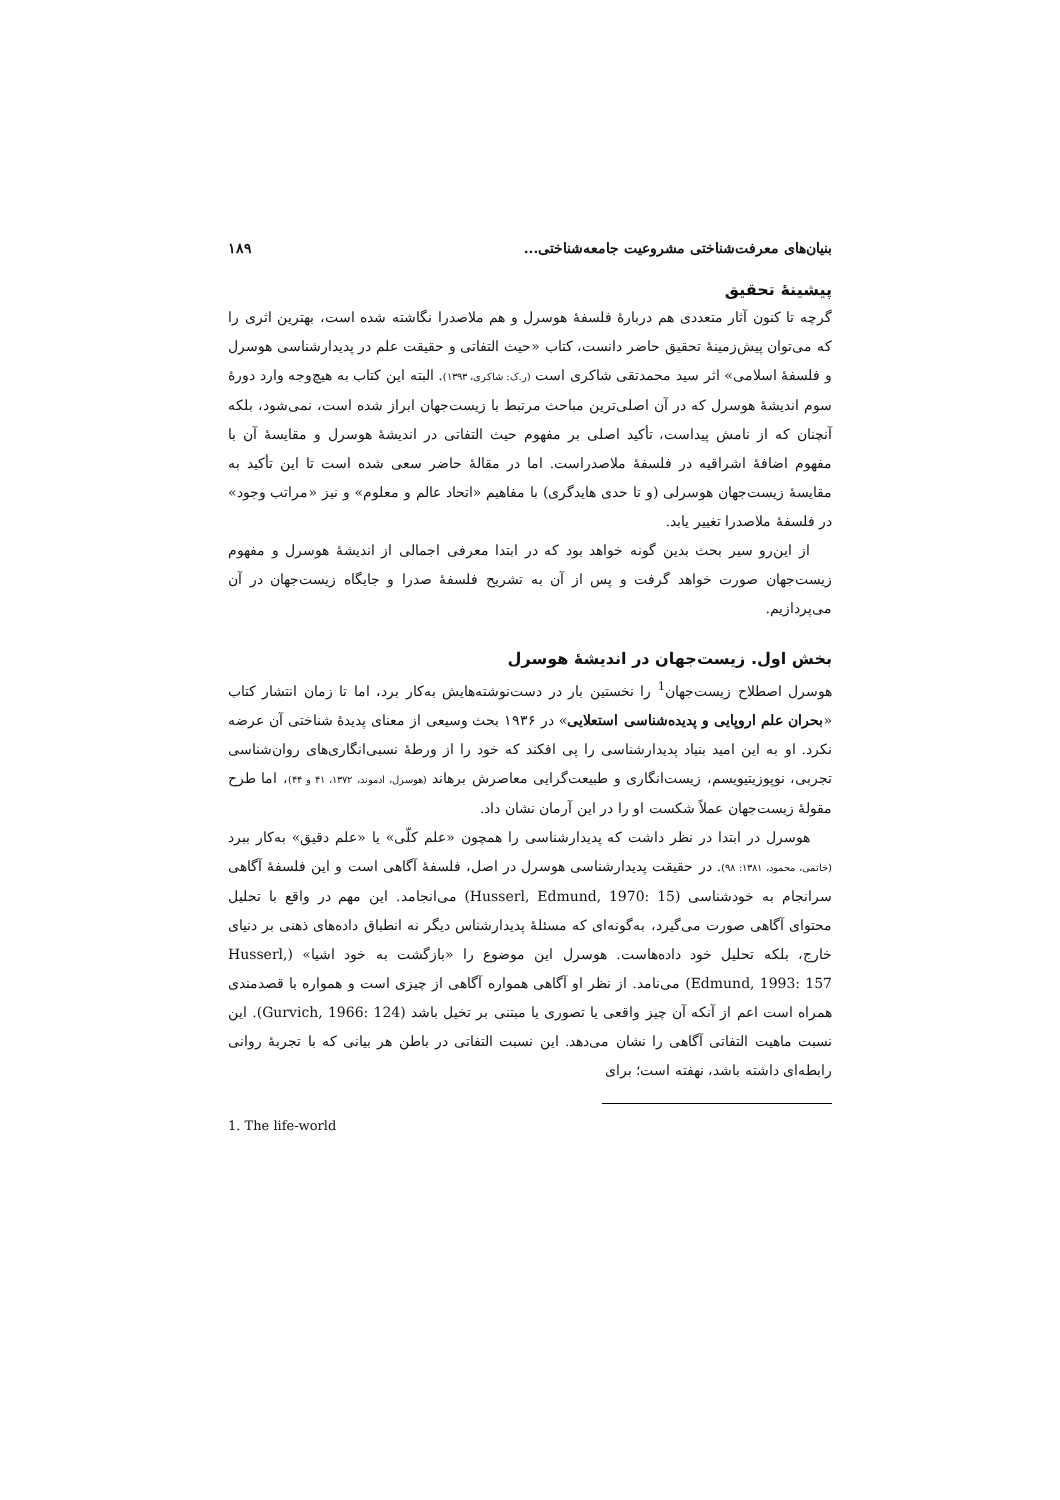بنیان‌های معرفت‌شناختی مشروعیت جامعه‌شناختی... ۱۸۹
پیشینهٔ تحقیق
گرچه تا کنون آثار متعددی هم دربارهٔ فلسفهٔ هوسرل و هم ملاصدرا نگاشته شده است، بهترین اثری را که می‌توان پیش‌زمینهٔ تحقیق حاضر دانست، کتاب «حیث التفاتی و حقیقت علم در پدیدارشناسی هوسرل و فلسفهٔ اسلامی» اثر سید محمدتقی شاکری است (ر.ک: شاکری، ۱۳۹۳). البته این کتاب به هیچ‌وجه وارد دورهٔ سوم اندیشهٔ هوسرل که در آن اصلی‌ترین مباحث مرتبط با زیست‌جهان ابراز شده است، نمی‌شود، بلکه آنچنان که از نامش پیداست، تأکید اصلی بر مفهوم حیث التفاتی در اندیشهٔ هوسرل و مقایسهٔ آن با مفهوم اضافهٔ اشراقیه در فلسفهٔ ملاصدراست. اما در مقالهٔ حاضر سعی شده است تا این تأکید به مقایسهٔ زیست‌جهان هوسرلی (و تا حدی هایدگری) با مفاهیم «اتحاد عالم و معلوم» و نیز «مراتب وجود» در فلسفهٔ ملاصدرا تغییر یابد.
از این‌رو سیر بحث بدین گونه خواهد بود که در ابتدا معرفی اجمالی از اندیشهٔ هوسرل و مفهوم زیست‌جهان صورت خواهد گرفت و پس از آن به تشریح فلسفهٔ صدرا و جایگاه زیست‌جهان در آن می‌پردازیم.
بخش اول. زیست‌جهان در اندیشهٔ هوسرل
هوسرل اصطلاح زیست‌جهان<sup>1</sup> را نخستین بار در دست‌نوشته‌هایش به‌کار برد، اما تا زمان انتشار کتاب «بحران علم اروپایی و پدیده‌شناسی استعلایی» در ۱۹۳۶ بحث وسیعی از معنای پدیدهٔ شناختی آن عرضه نکرد. او به این امید بنیاد پدیدارشناسی را پی افکند که خود را از ورطهٔ نسبی‌انگاری‌های روان‌شناسی تجربی، نوپوزیتیویسم، زیست‌انگاری و طبیعت‌گرایی معاصرش برهاند (هوسرل، ادموند، ۱۳۷۲، ۴۱ و ۴۴)، اما طرح مقولهٔ زیست‌جهان عملاً شکست او را در این آرمان نشان داد.
هوسرل در ابتدا در نظر داشت که پدیدارشناسی را همچون «علم کلّی» یا «علم دقیق» به‌کار ببرد (خاتمی، محمود، ۱۳۸۱: ۹۸). در حقیقت پدیدارشناسی هوسرل در اصل، فلسفهٔ آگاهی است و این فلسفهٔ آگاهی سرانجام به خودشناسی (Husserl, Edmund, 1970: 15) می‌انجامد. این مهم در واقع با تحلیل محتوای آگاهی صورت می‌گیرد، به‌گونه‌ای که مسئلهٔ پدیدارشناس دیگر نه انطباق داده‌های ذهنی بر دنیای خارج، بلکه تحلیل خود داده‌هاست. هوسرل این موضوع را «بازگشت به خود اشیا» (Husserl, Edmund, 1993: 157) می‌نامد. از نظر او آگاهی همواره آگاهی از چیزی است و همواره با قصدمندی همراه است اعم از آنکه آن چیز واقعی یا تصوری یا مبتنی بر تخیل باشد (Gurvich, 1966: 124). این نسبت ماهیت التفاتی آگاهی را نشان می‌دهد. این نسبت التفاتی در باطن هر بیانی که با تجربهٔ روانی رابطه‌ای داشته باشد، نهفته است؛ برای
1. The life-world